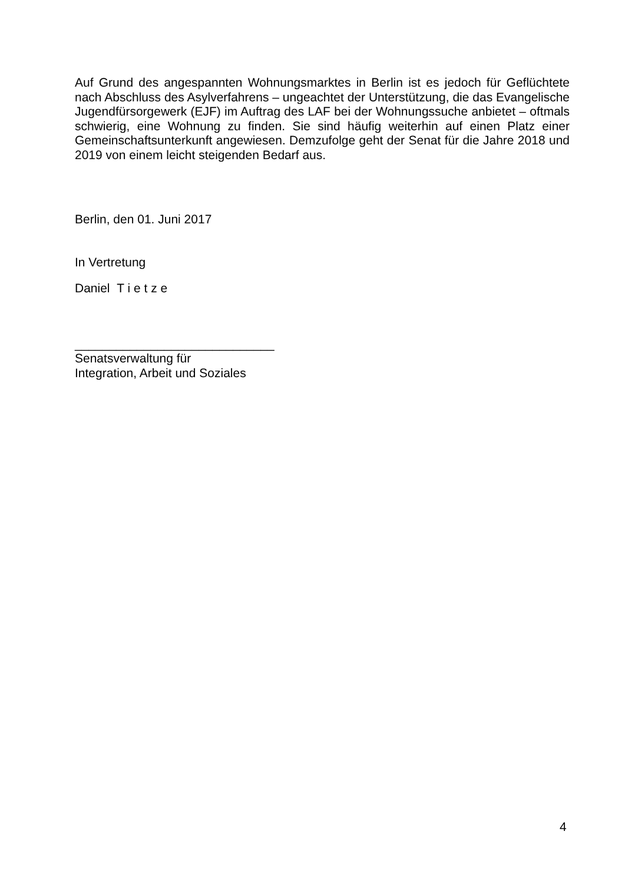Auf Grund des angespannten Wohnungsmarktes in Berlin ist es jedoch für Geflüchtete nach Abschluss des Asylverfahrens – ungeachtet der Unterstützung, die das Evangelische Jugendfürsorgewerk (EJF) im Auftrag des LAF bei der Wohnungssuche anbietet – oftmals schwierig, eine Wohnung zu finden. Sie sind häufig weiterhin auf einen Platz einer Gemeinschaftsunterkunft angewiesen. Demzufolge geht der Senat für die Jahre 2018 und 2019 von einem leicht steigenden Bedarf aus.
Berlin, den 01. Juni 2017
In Vertretung
Daniel T i e t z e
_____________________________
Senatsverwaltung für
Integration, Arbeit und Soziales
4